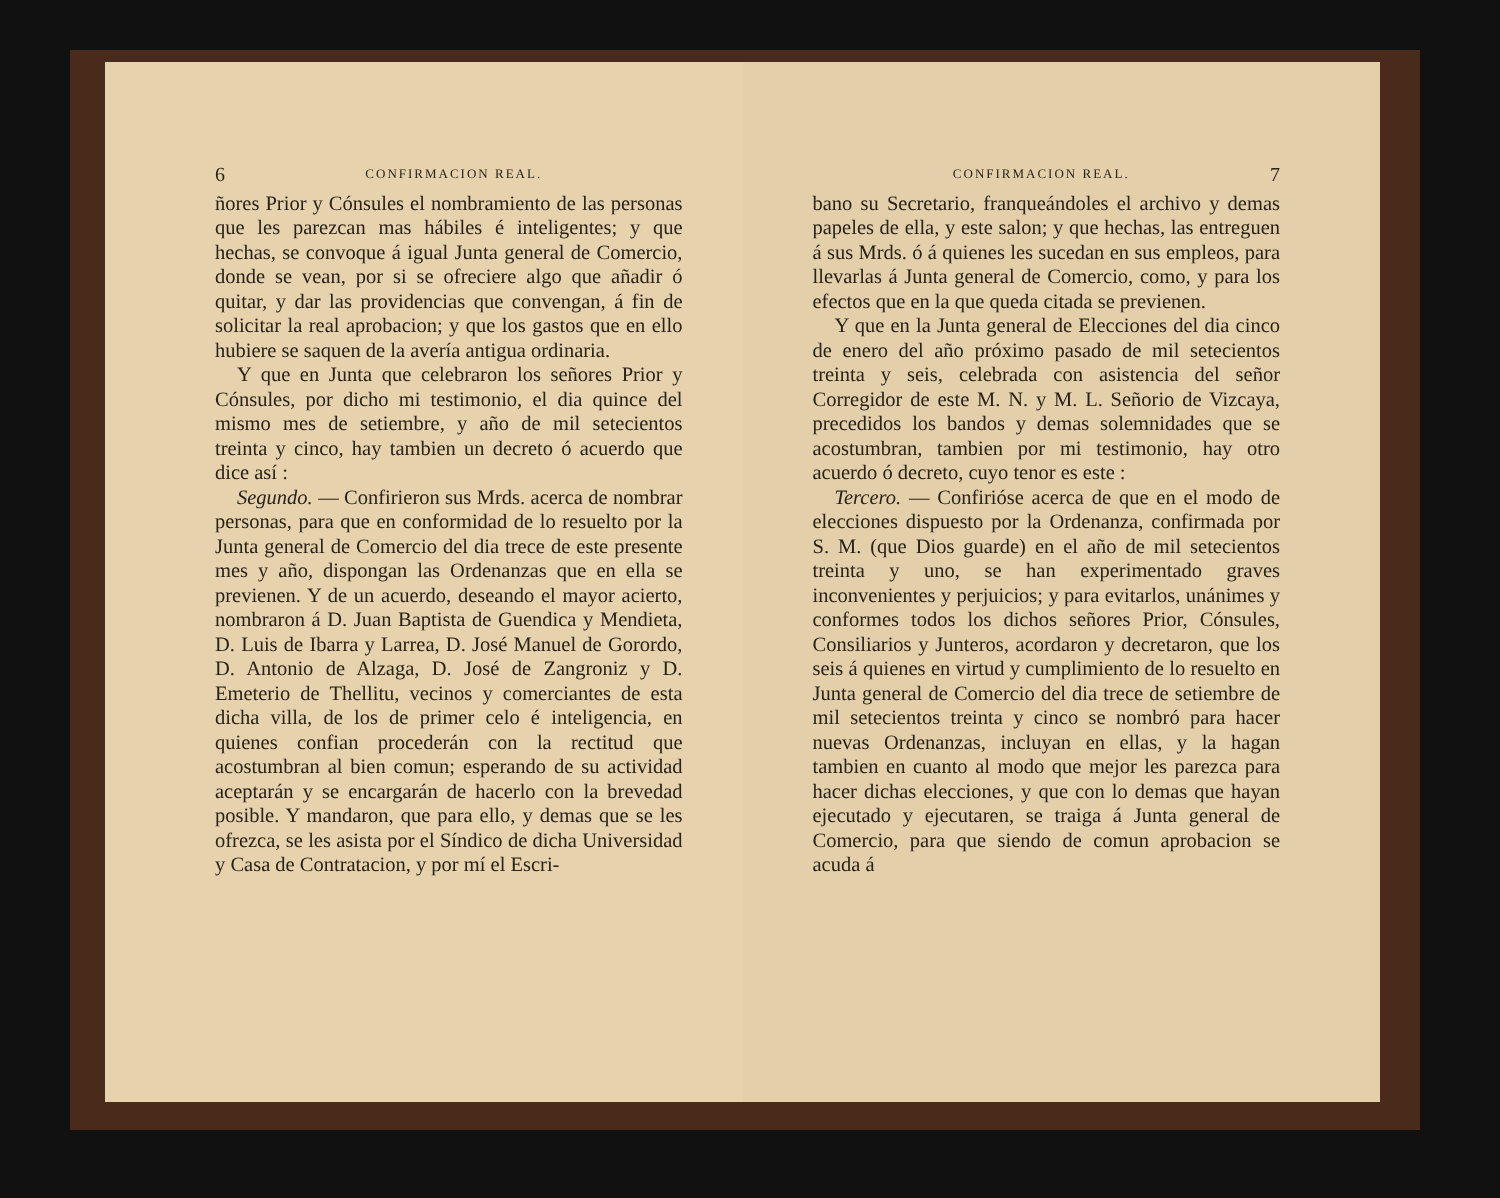6 CONFIRMACION REAL.
ñores Prior y Cónsules el nombramiento de las personas que les parezcan mas hábiles é inteligentes; y que hechas, se convoque á igual Junta general de Comercio, donde se vean, por si se ofreciere algo que añadir ó quitar, y dar las providencias que convengan, á fin de solicitar la real aprobacion; y que los gastos que en ello hubiere se saquen de la avería antigua ordinaria.
Y que en Junta que celebraron los señores Prior y Cónsules, por dicho mi testimonio, el dia quince del mismo mes de setiembre, y año de mil setecientos treinta y cinco, hay tambien un decreto ó acuerdo que dice así :
Segundo. — Confirieron sus Mrds. acerca de nombrar personas, para que en conformidad de lo resuelto por la Junta general de Comercio del dia trece de este presente mes y año, dispongan las Ordenanzas que en ella se previenen. Y de un acuerdo, deseando el mayor acierto, nombraron á D. Juan Baptista de Guendica y Mendieta, D. Luis de Ibarra y Larrea, D. José Manuel de Gorordo, D. Antonio de Alzaga, D. José de Zangroniz y D. Emeterio de Thellitu, vecinos y comerciantes de esta dicha villa, de los de primer celo é inteligencia, en quienes confian procederán con la rectitud que acostumbran al bien comun; esperando de su actividad aceptarán y se encargarán de hacerlo con la brevedad posible. Y mandaron, que para ello, y demas que se les ofrezca, se les asista por el Síndico de dicha Universidad y Casa de Contratacion, y por mí el Escri-
CONFIRMACION REAL. 7
bano su Secretario, franqueándoles el archivo y demas papeles de ella, y este salon; y que hechas, las entreguen á sus Mrds. ó á quienes les sucedan en sus empleos, para llevarlas á Junta general de Comercio, como, y para los efectos que en la que queda citada se previenen.
Y que en la Junta general de Elecciones del dia cinco de enero del año próximo pasado de mil setecientos treinta y seis, celebrada con asistencia del señor Corregidor de este M. N. y M. L. Señorio de Vizcaya, precedidos los bandos y demas solemnidades que se acostumbran, tambien por mi testimonio, hay otro acuerdo ó decreto, cuyo tenor es este :
Tercero. — Confirióse acerca de que en el modo de elecciones dispuesto por la Ordenanza, confirmada por S. M. (que Dios guarde) en el año de mil setecientos treinta y uno, se han experimentado graves inconvenientes y perjuicios; y para evitarlos, unánimes y conformes todos los dichos señores Prior, Cónsules, Consiliarios y Junteros, acordaron y decretaron, que los seis á quienes en virtud y cumplimiento de lo resuelto en Junta general de Comercio del dia trece de setiembre de mil setecientos treinta y cinco se nombró para hacer nuevas Ordenanzas, incluyan en ellas, y la hagan tambien en cuanto al modo que mejor les parezca para hacer dichas elecciones, y que con lo demas que hayan ejecutado y ejecutaren, se traiga á Junta general de Comercio, para que siendo de comun aprobacion se acuda á